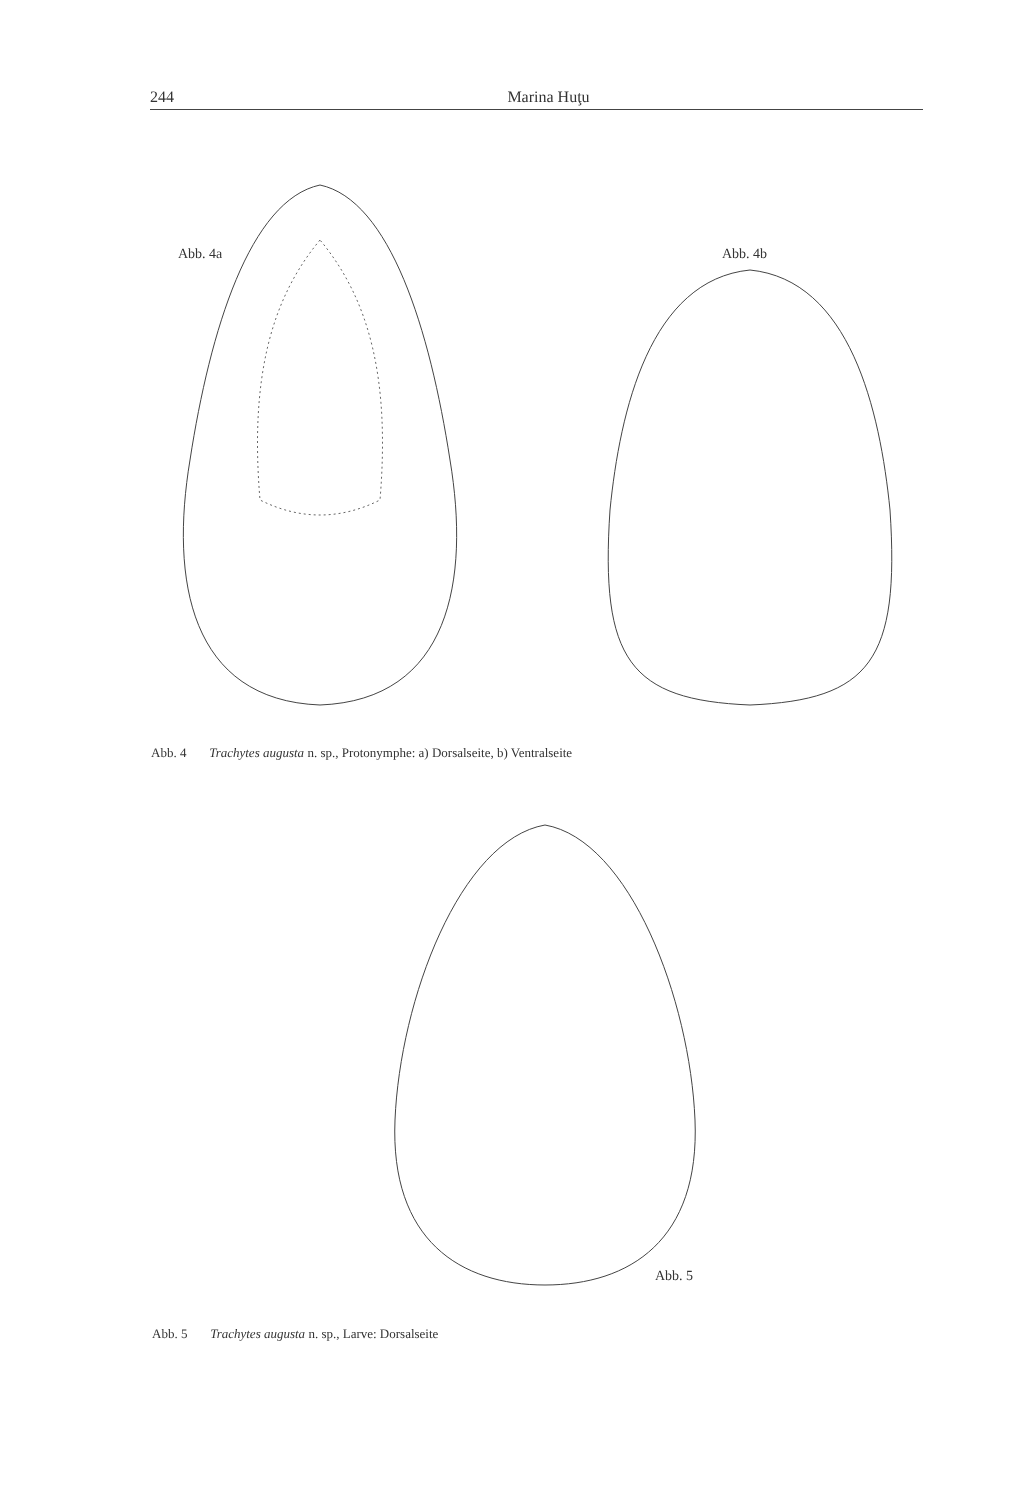244 Marina Huţu
Abb. 4a Abb. 4b
Abb. 4 Trachytes augusta n. sp., Protonymphe: a) Dorsalseite, b) Ventralseite
Abb. 5
Abb. 5 Trachytes augusta n. sp., Larve: Dorsalseite